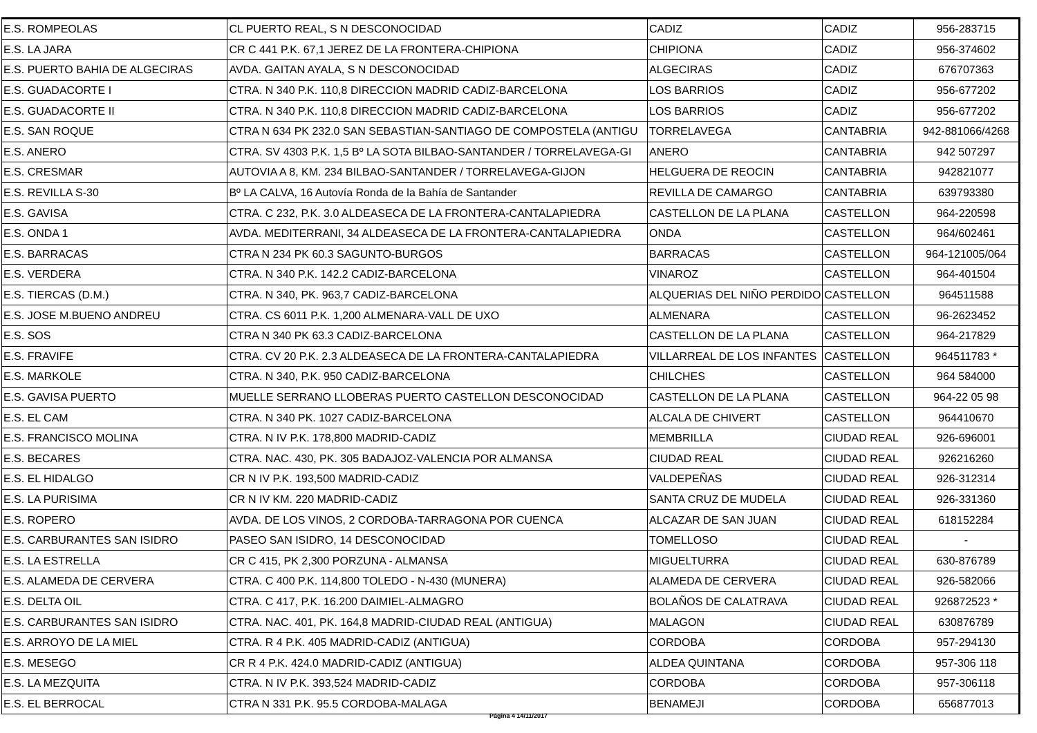| E.S. ROMPEOLAS | CL PUERTO REAL, S N DESCONOCIDAD | CADIZ | CADIZ | 956-283715 |
| E.S. LA JARA | CR C 441 P.K. 67,1 JEREZ DE LA FRONTERA-CHIPIONA | CHIPIONA | CADIZ | 956-374602 |
| E.S. PUERTO BAHIA DE ALGECIRAS | AVDA. GAITAN AYALA, S N DESCONOCIDAD | ALGECIRAS | CADIZ | 676707363 |
| E.S. GUADACORTE I | CTRA. N 340 P.K. 110,8 DIRECCION MADRID CADIZ-BARCELONA | LOS BARRIOS | CADIZ | 956-677202 |
| E.S. GUADACORTE II | CTRA. N 340 P.K. 110,8 DIRECCION MADRID CADIZ-BARCELONA | LOS BARRIOS | CADIZ | 956-677202 |
| E.S. SAN ROQUE | CTRA N 634 PK 232.0 SAN SEBASTIAN-SANTIAGO DE COMPOSTELA (ANTIGU | TORRELAVEGA | CANTABRIA | 942-881066/4268 |
| E.S. ANERO | CTRA. SV 4303 P.K. 1,5 Bº LA SOTA BILBAO-SANTANDER / TORRELAVEGA-GI | ANERO | CANTABRIA | 942 507297 |
| E.S. CRESMAR | AUTOVIA A 8, KM. 234 BILBAO-SANTANDER / TORRELAVEGA-GIJON | HELGUERA DE REOCIN | CANTABRIA | 942821077 |
| E.S. REVILLA S-30 | Bº LA CALVA, 16 Autovía Ronda de la Bahía de Santander | REVILLA DE CAMARGO | CANTABRIA | 639793380 |
| E.S. GAVISA | CTRA. C 232, P.K. 3.0 ALDEASECA DE LA FRONTERA-CANTALAPIEDRA | CASTELLON DE LA PLANA | CASTELLON | 964-220598 |
| E.S. ONDA 1 | AVDA. MEDITERRANI, 34 ALDEASECA DE LA FRONTERA-CANTALAPIEDRA | ONDA | CASTELLON | 964/602461 |
| E.S. BARRACAS | CTRA N 234 PK 60.3 SAGUNTO-BURGOS | BARRACAS | CASTELLON | 964-121005/064 |
| E.S. VERDERA | CTRA. N 340 P.K. 142.2 CADIZ-BARCELONA | VINAROZ | CASTELLON | 964-401504 |
| E.S. TIERCAS (D.M.) | CTRA. N 340, PK. 963,7 CADIZ-BARCELONA | ALQUERIAS DEL NIÑO PERDIDO | CASTELLON | 964511588 |
| E.S. JOSE M.BUENO ANDREU | CTRA. CS 6011 P.K. 1,200 ALMENARA-VALL DE UXO | ALMENARA | CASTELLON | 96-2623452 |
| E.S. SOS | CTRA N 340 PK 63.3 CADIZ-BARCELONA | CASTELLON DE LA PLANA | CASTELLON | 964-217829 |
| E.S. FRAVIFE | CTRA. CV 20 P.K. 2.3 ALDEASECA DE LA FRONTERA-CANTALAPIEDRA | VILLARREAL DE LOS INFANTES | CASTELLON | 964511783 * |
| E.S. MARKOLE | CTRA. N 340, P.K. 950 CADIZ-BARCELONA | CHILCHES | CASTELLON | 964 584000 |
| E.S. GAVISA PUERTO | MUELLE SERRANO LLOBERAS PUERTO CASTELLON DESCONOCIDAD | CASTELLON DE LA PLANA | CASTELLON | 964-22 05 98 |
| E.S. EL CAM | CTRA. N 340 PK. 1027 CADIZ-BARCELONA | ALCALA DE CHIVERT | CASTELLON | 964410670 |
| E.S. FRANCISCO MOLINA | CTRA. N IV P.K. 178,800 MADRID-CADIZ | MEMBRILLA | CIUDAD REAL | 926-696001 |
| E.S. BECARES | CTRA. NAC. 430, PK. 305 BADAJOZ-VALENCIA POR ALMANSA | CIUDAD REAL | CIUDAD REAL | 926216260 |
| E.S. EL HIDALGO | CR N IV P.K. 193,500 MADRID-CADIZ | VALDEPEÑAS | CIUDAD REAL | 926-312314 |
| E.S. LA PURISIMA | CR N IV KM. 220 MADRID-CADIZ | SANTA CRUZ DE MUDELA | CIUDAD REAL | 926-331360 |
| E.S. ROPERO | AVDA. DE LOS VINOS, 2 CORDOBA-TARRAGONA POR CUENCA | ALCAZAR DE SAN JUAN | CIUDAD REAL | 618152284 |
| E.S. CARBURANTES SAN ISIDRO | PASEO SAN ISIDRO, 14 DESCONOCIDAD | TOMELLOSO | CIUDAD REAL | - |
| E.S. LA ESTRELLA | CR C 415, PK 2,300 PORZUNA - ALMANSA | MIGUELTURRA | CIUDAD REAL | 630-876789 |
| E.S. ALAMEDA DE CERVERA | CTRA. C 400 P.K. 114,800 TOLEDO - N-430 (MUNERA) | ALAMEDA DE CERVERA | CIUDAD REAL | 926-582066 |
| E.S. DELTA OIL | CTRA. C 417, P.K. 16.200 DAIMIEL-ALMAGRO | BOLAÑOS DE CALATRAVA | CIUDAD REAL | 926872523 * |
| E.S. CARBURANTES SAN ISIDRO | CTRA. NAC. 401, PK. 164,8 MADRID-CIUDAD REAL (ANTIGUA) | MALAGON | CIUDAD REAL | 630876789 |
| E.S. ARROYO DE LA MIEL | CTRA. R 4 P.K. 405 MADRID-CADIZ (ANTIGUA) | CORDOBA | CORDOBA | 957-294130 |
| E.S. MESEGO | CR R 4 P.K. 424.0 MADRID-CADIZ (ANTIGUA) | ALDEA QUINTANA | CORDOBA | 957-306 118 |
| E.S. LA MEZQUITA | CTRA. N IV P.K. 393,524 MADRID-CADIZ | CORDOBA | CORDOBA | 957-306118 |
| E.S. EL BERROCAL | CTRA N 331 P.K. 95.5 CORDOBA-MALAGA | BENAMEJI | CORDOBA | 656877013 |
Página 4 14/11/2017